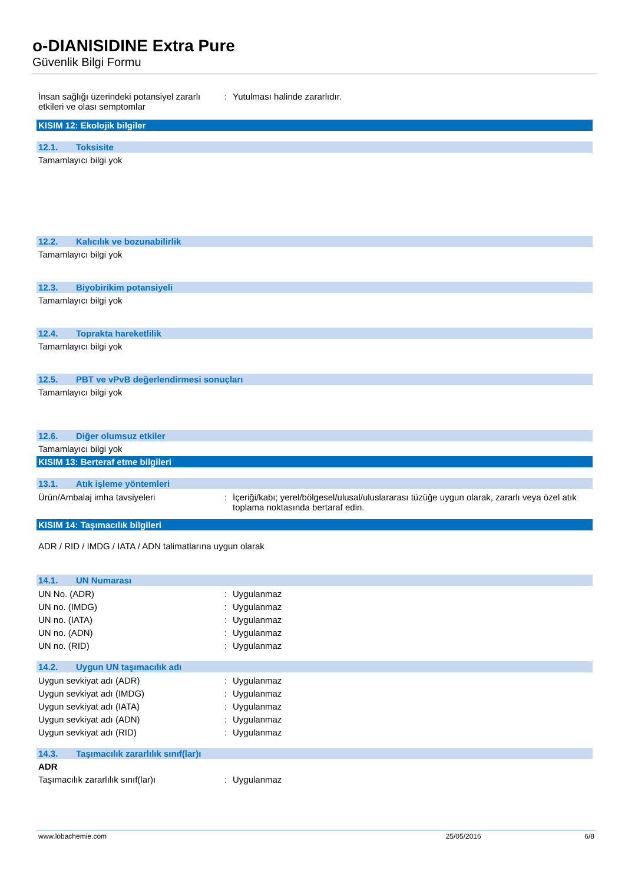o-DIANISIDINE Extra Pure
Güvenlik Bilgi Formu
İnsan sağlığı üzerindeki potansiyel zararlı etkileri ve olası semptomlar
: Yutulması halinde zararlıdır.
KISIM 12: Ekolojik bilgiler
12.1. Toksisite
Tamamlayıcı bilgi yok
12.2. Kalıcılık ve bozunabilirlik
Tamamlayıcı bilgi yok
12.3. Biyobirikim potansiyeli
Tamamlayıcı bilgi yok
12.4. Toprakta hareketlilik
Tamamlayıcı bilgi yok
12.5. PBT ve vPvB değerlendirmesi sonuçları
Tamamlayıcı bilgi yok
12.6. Diğer olumsuz etkiler
Tamamlayıcı bilgi yok
KISIM 13: Berteraf etme bilgileri
13.1. Atık işleme yöntemleri
Ürün/Ambalaj imha tavsiyeleri : İçeriği/kabı; yerel/bölgesel/ulusal/uluslararası tüzüğe uygun olarak, zararlı veya özel atık toplama noktasında bertaraf edin.
KISIM 14: Taşımacılık bilgileri
ADR / RID / IMDG / IATA / ADN talimatlarına uygun olarak
14.1. UN Numarası
UN No. (ADR) : Uygulanmaz
UN no. (IMDG) : Uygulanmaz
UN no. (IATA) : Uygulanmaz
UN no. (ADN) : Uygulanmaz
UN no. (RID) : Uygulanmaz
14.2. Uygun UN taşımacılık adı
Uygun sevkiyat adı (ADR) : Uygulanmaz
Uygun sevkiyat adı (IMDG) : Uygulanmaz
Uygun sevkiyat adı (IATA) : Uygulanmaz
Uygun sevkiyat adı (ADN) : Uygulanmaz
Uygun sevkiyat adı (RID) : Uygulanmaz
14.3. Taşımacılık zararlılık sınıf(lar)ı
ADR
Taşımacılık zararlılık sınıf(lar)ı : Uygulanmaz
www.lobachemie.com 25/05/2016 6/8